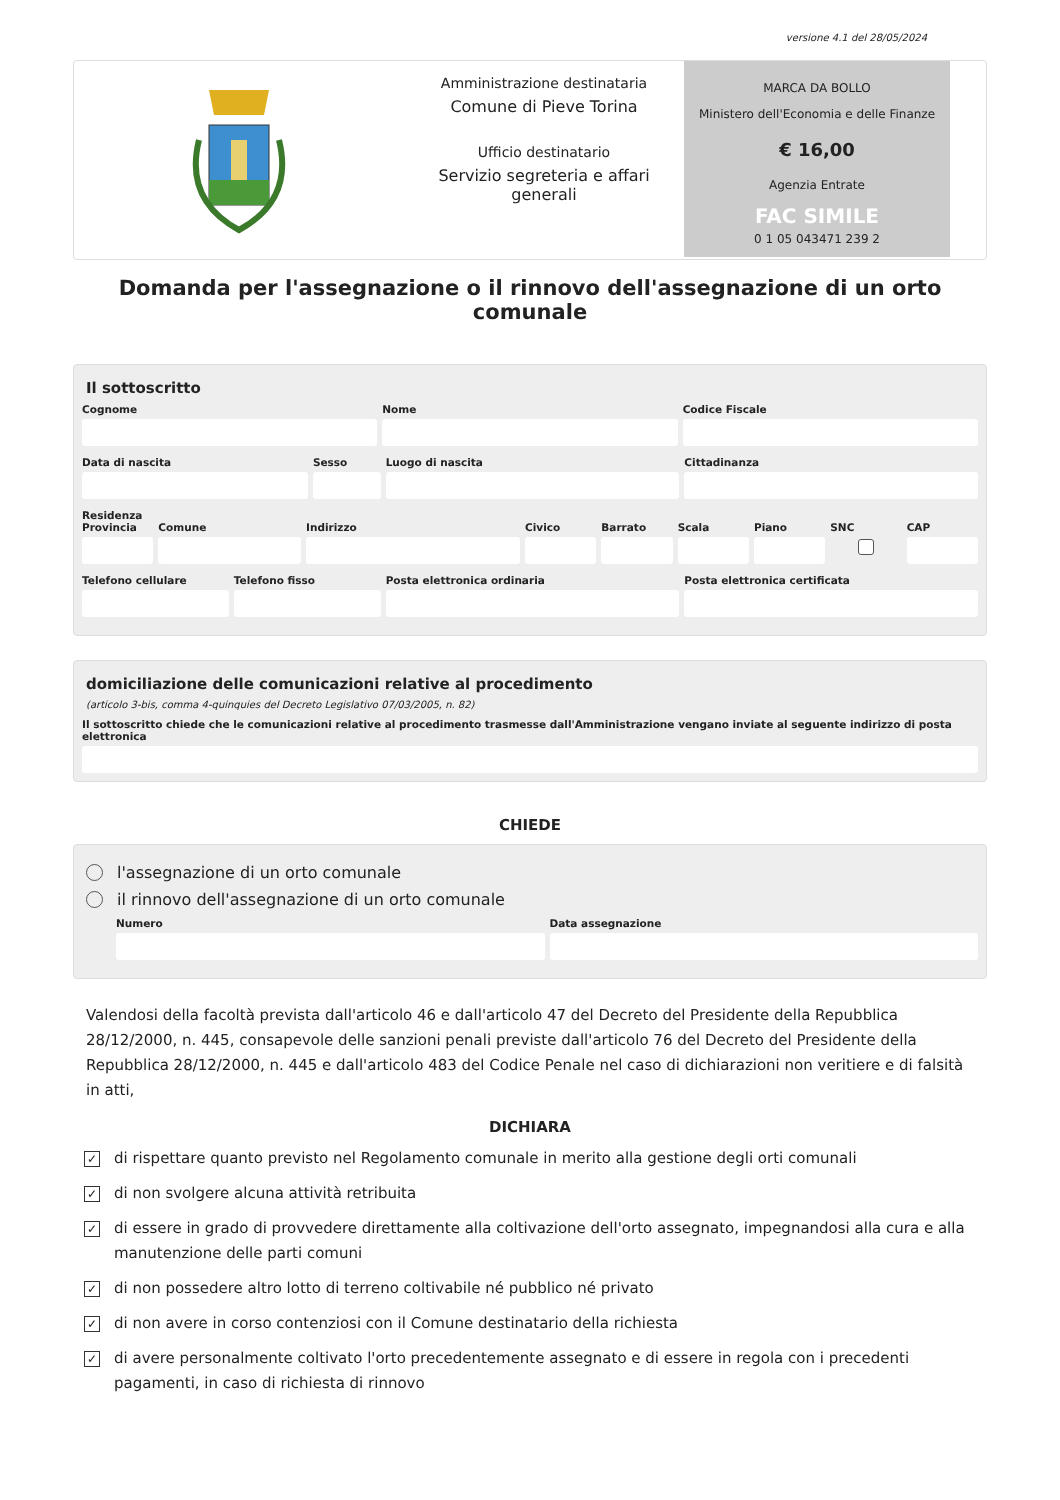versione 4.1 del 28/05/2024
Amministrazione destinataria
Comune di Pieve Torina
Ufficio destinatario
Servizio segreteria e affari generali
MARCA DA BOLLO
Ministero dell'Economia e delle Finanze
€ 16,00
Agenzia Entrate
FAC SIMILE
0 1 05 043471 239 2
Domanda per l'assegnazione o il rinnovo dell'assegnazione di un orto comunale
Il sottoscritto
Cognome Nome Codice Fiscale
Data di nascita Sesso Luogo di nascita Cittadinanza
Residenza
Provincia Comune Indirizzo Civico Barrato Scala Piano SNC CAP
Telefono cellulare Telefono fisso Posta elettronica ordinaria Posta elettronica certificata
domiciliazione delle comunicazioni relative al procedimento
(articolo 3-bis, comma 4-quinquies del Decreto Legislativo 07/03/2005, n. 82)
Il sottoscritto chiede che le comunicazioni relative al procedimento trasmesse dall'Amministrazione vengano inviate al seguente indirizzo di posta elettronica
CHIEDE
l'assegnazione di un orto comunale
il rinnovo dell'assegnazione di un orto comunale
Numero Data assegnazione
Valendosi della facoltà prevista dall'articolo 46 e dall'articolo 47 del Decreto del Presidente della Repubblica 28/12/2000, n. 445, consapevole delle sanzioni penali previste dall'articolo 76 del Decreto del Presidente della Repubblica 28/12/2000, n. 445 e dall'articolo 483 del Codice Penale nel caso di dichiarazioni non veritiere e di falsità in atti,
DICHIARA
✓ di rispettare quanto previsto nel Regolamento comunale in merito alla gestione degli orti comunali
✓ di non svolgere alcuna attività retribuita
✓ di essere in grado di provvedere direttamente alla coltivazione dell'orto assegnato, impegnandosi alla cura e alla manutenzione delle parti comuni
✓ di non possedere altro lotto di terreno coltivabile né pubblico né privato
✓ di non avere in corso contenziosi con il Comune destinatario della richiesta
✓ di avere personalmente coltivato l'orto precedentemente assegnato e di essere in regola con i precedenti pagamenti, in caso di richiesta di rinnovo